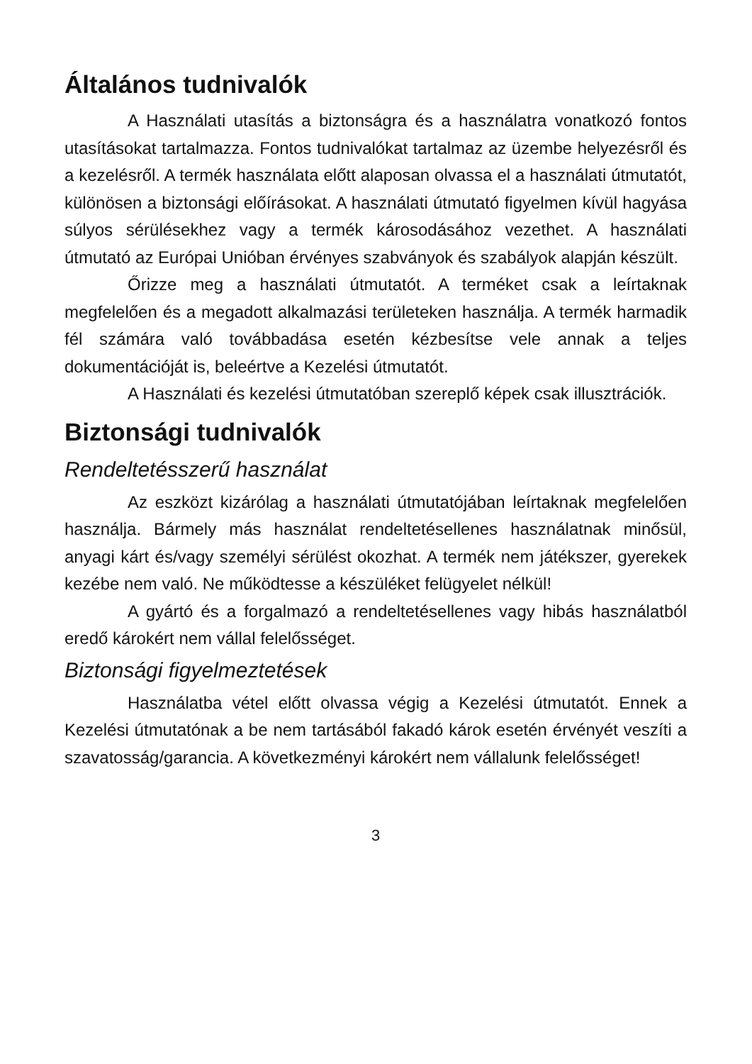Általános tudnivalók
A Használati utasítás a biztonságra és a használatra vonatkozó fontos utasításokat tartalmazza. Fontos tudnivalókat tartalmaz az üzembe helyezésről és a kezelésről. A termék használata előtt alaposan olvassa el a használati útmutatót, különösen a biztonsági előírásokat. A használati útmutató figyelmen kívül hagyása súlyos sérülésekhez vagy a termék károsodásához vezethet. A használati útmutató az Európai Unióban érvényes szabványok és szabályok alapján készült.
Őrizze meg a használati útmutatót. A terméket csak a leírtaknak megfelelően és a megadott alkalmazási területeken használja. A termék harmadik fél számára való továbbadása esetén kézbesítse vele annak a teljes dokumentációját is, beleértve a Kezelési útmutatót.
A Használati és kezelési útmutatóban szereplő képek csak illusztrációk.
Biztonsági tudnivalók
Rendeltetésszerű használat
Az eszközt kizárólag a használati útmutatójában leírtaknak megfelelően használja. Bármely más használat rendeltetésellenes használatnak minősül, anyagi kárt és/vagy személyi sérülést okozhat. A termék nem játékszer, gyerekek kezébe nem való. Ne működtesse a készüléket felügyelet nélkül!
A gyártó és a forgalmazó a rendeltetésellenes vagy hibás használatból eredő károkért nem vállal felelősséget.
Biztonsági figyelmeztetések
Használatba vétel előtt olvassa végig a Kezelési útmutatót. Ennek a Kezelési útmutatónak a be nem tartásából fakadó károk esetén érvényét veszíti a szavatosság/garancia. A következményi károkért nem vállalunk felelősséget!
3